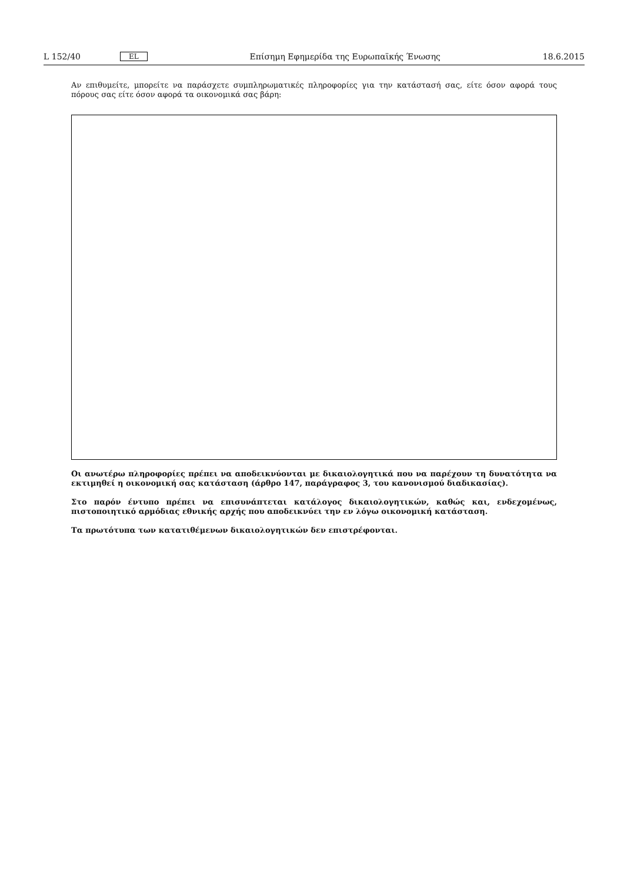L 152/40 EL Επίσημη Εφημερίδα της Ευρωπαϊκής Ένωσης 18.6.2015
Αν επιθυμείτε, μπορείτε να παράσχετε συμπληρωματικές πληροφορίες για την κατάστασή σας, είτε όσον αφορά τους πόρους σας είτε όσον αφορά τα οικονομικά σας βάρη:
Οι ανωτέρω πληροφορίες πρέπει να αποδεικνύονται με δικαιολογητικά που να παρέχουν τη δυνατότητα να εκτιμηθεί η οικονομική σας κατάσταση (άρθρο 147, παράγραφος 3, του κανονισμού διαδικασίας).
Στο παρόν έντυπο πρέπει να επισυνάπτεται κατάλογος δικαιολογητικών, καθώς και, ενδεχομένως, πιστοποιητικό αρμόδιας εθνικής αρχής που αποδεικνύει την εν λόγω οικονομική κατάσταση.
Τα πρωτότυπα των κατατιθέμενων δικαιολογητικών δεν επιστρέφονται.